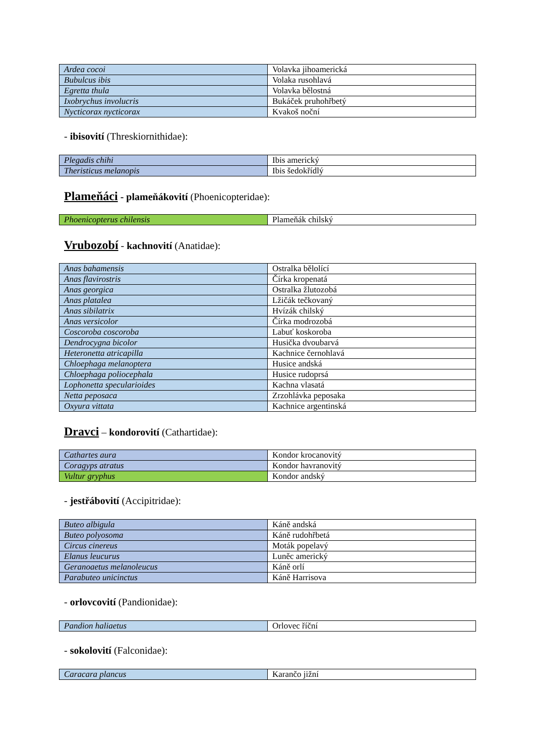| Ardea cocoi | Volavka jihoamerická |
| Bubulcus ibis | Volaka rusohlavá |
| Egretta thula | Volavka bělostná |
| Ixobrychus involucris | Bukáček pruhohřbetý |
| Nycticorax nycticorax | Kvakoš noční |
- ibisovití (Threskiornithidae):
| Plegadis chihi | Ibis americký |
| Theristicus melanopis | Ibis šedokřídlý |
Plameňáci - plameňákovití (Phoenicopteridae):
| Phoenicopterus chilensis | Plameňák chilský |
Vrubozobí - kachnovití (Anatidae):
| Anas bahamensis | Ostralka bělolící |
| Anas flavirostris | Čírka kropenatá |
| Anas georgica | Ostralka žlutozobá |
| Anas platalea | Lžičák tečkovaný |
| Anas sibilatrix | Hvízák chilský |
| Anas versicolor | Čírka modrozobá |
| Coscoroba coscoroba | Labuť koskoroba |
| Dendrocygna bicolor | Husička dvoubarvá |
| Heteronetta atricapilla | Kachnice černohlavá |
| Chloephaga melanoptera | Husice andská |
| Chloephaga poliocephala | Husice rudoprsá |
| Lophonetta specularioides | Kachna vlasatá |
| Netta peposaca | Zrzohlávka peposaka |
| Oxyura vittata | Kachnice argentinská |
Dravci – kondorovití (Cathartidae):
| Cathartes aura | Kondor krocanovitý |
| Coragyps atratus | Kondor havranovitý |
| Vultur gryphus | Kondor andský |
- jestřábovití (Accipitridae):
| Buteo albigula | Káně andská |
| Buteo polyosoma | Káně rudohřbetá |
| Circus cinereus | Moták popelavý |
| Elanus leucurus | Luněc americký |
| Geranoaetus melanoleucus | Káně orlí |
| Parabuteo unicinctus | Káně Harrisova |
- orlovcovití (Pandionidae):
| Pandion haliaetus | Orlovec říční |
- sokolovití (Falconidae):
| Caracara plancus | Karančo jižní |